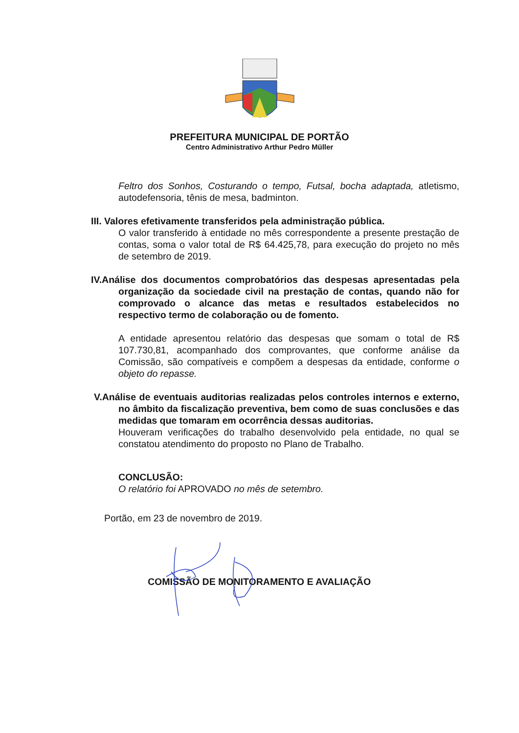PREFEITURA MUNICIPAL DE PORTÃO
Centro Administrativo Arthur Pedro Müller
Feltro dos Sonhos, Costurando o tempo, Futsal, bocha adaptada, atletismo, autodefensoria, tênis de mesa, badminton.
III. Valores efetivamente transferidos pela administração pública.
O valor transferido à entidade no mês correspondente a presente prestação de contas, soma o valor total de R$ 64.425,78, para execução do projeto no mês de setembro de 2019.
IV.Análise dos documentos comprobatórios das despesas apresentadas pela organização da sociedade civil na prestação de contas, quando não for comprovado o alcance das metas e resultados estabelecidos no respectivo termo de colaboração ou de fomento.
A entidade apresentou relatório das despesas que somam o total de R$ 107.730,81, acompanhado dos comprovantes, que conforme análise da Comissão, são compatíveis e compõem a despesas da entidade, conforme o objeto do repasse.
V.Análise de eventuais auditorias realizadas pelos controles internos e externo, no âmbito da fiscalização preventiva, bem como de suas conclusões e das medidas que tomaram em ocorrência dessas auditorias.
Houveram verificações do trabalho desenvolvido pela entidade, no qual se constatou atendimento do proposto no Plano de Trabalho.
CONCLUSÃO:
O relatório foi APROVADO no mês de setembro.
Portão, em 23 de novembro de 2019.
COMISSÃO DE MONITORAMENTO E AVALIAÇÃO